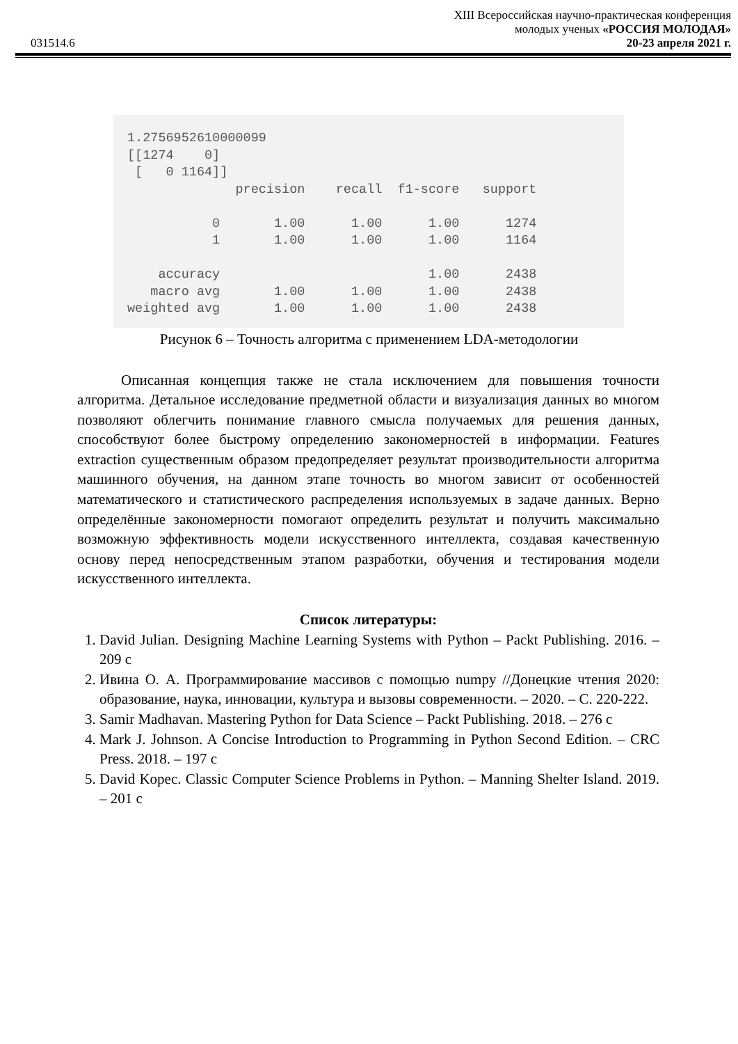XIII Всероссийская научно-практическая конференция
молодых ученых «РОССИЯ МОЛОДАЯ»
031514.6 20-23 апреля 2021 г.
1.2756952610000099
[[1274    0]
 [   0 1164]]
              precision    recall  f1-score   support

           0       1.00      1.00      1.00      1274
           1       1.00      1.00      1.00      1164

    accuracy                           1.00      2438
   macro avg       1.00      1.00      1.00      2438
weighted avg       1.00      1.00      1.00      2438
Рисунок 6 – Точность алгоритма с применением LDA-методологии
Описанная концепция также не стала исключением для повышения точности алгоритма. Детальное исследование предметной области и визуализация данных во многом позволяют облегчить понимание главного смысла получаемых для решения данных, способствуют более быстрому определению закономерностей в информации. Features extraction существенным образом предопределяет результат производительности алгоритма машинного обучения, на данном этапе точность во многом зависит от особенностей математического и статистического распределения используемых в задаче данных. Верно определённые закономерности помогают определить результат и получить максимально возможную эффективность модели искусственного интеллекта, создавая качественную основу перед непосредственным этапом разработки, обучения и тестирования модели искусственного интеллекта.
Список литературы:
1. David Julian. Designing Machine Learning Systems with Python – Packt Publishing. 2016. – 209 с
2. Ивина О. А. Программирование массивов с помощью numpy //Донецкие чтения 2020: образование, наука, инновации, культура и вызовы современности. – 2020. – С. 220-222.
3. Samir Madhavan. Mastering Python for Data Science – Packt Publishing. 2018. – 276 с
4. Mark J. Johnson. A Concise Introduction to Programming in Python Second Edition. – CRC Press. 2018. – 197 с
5. David Kopec. Classic Computer Science Problems in Python. – Manning Shelter Island. 2019. – 201 с